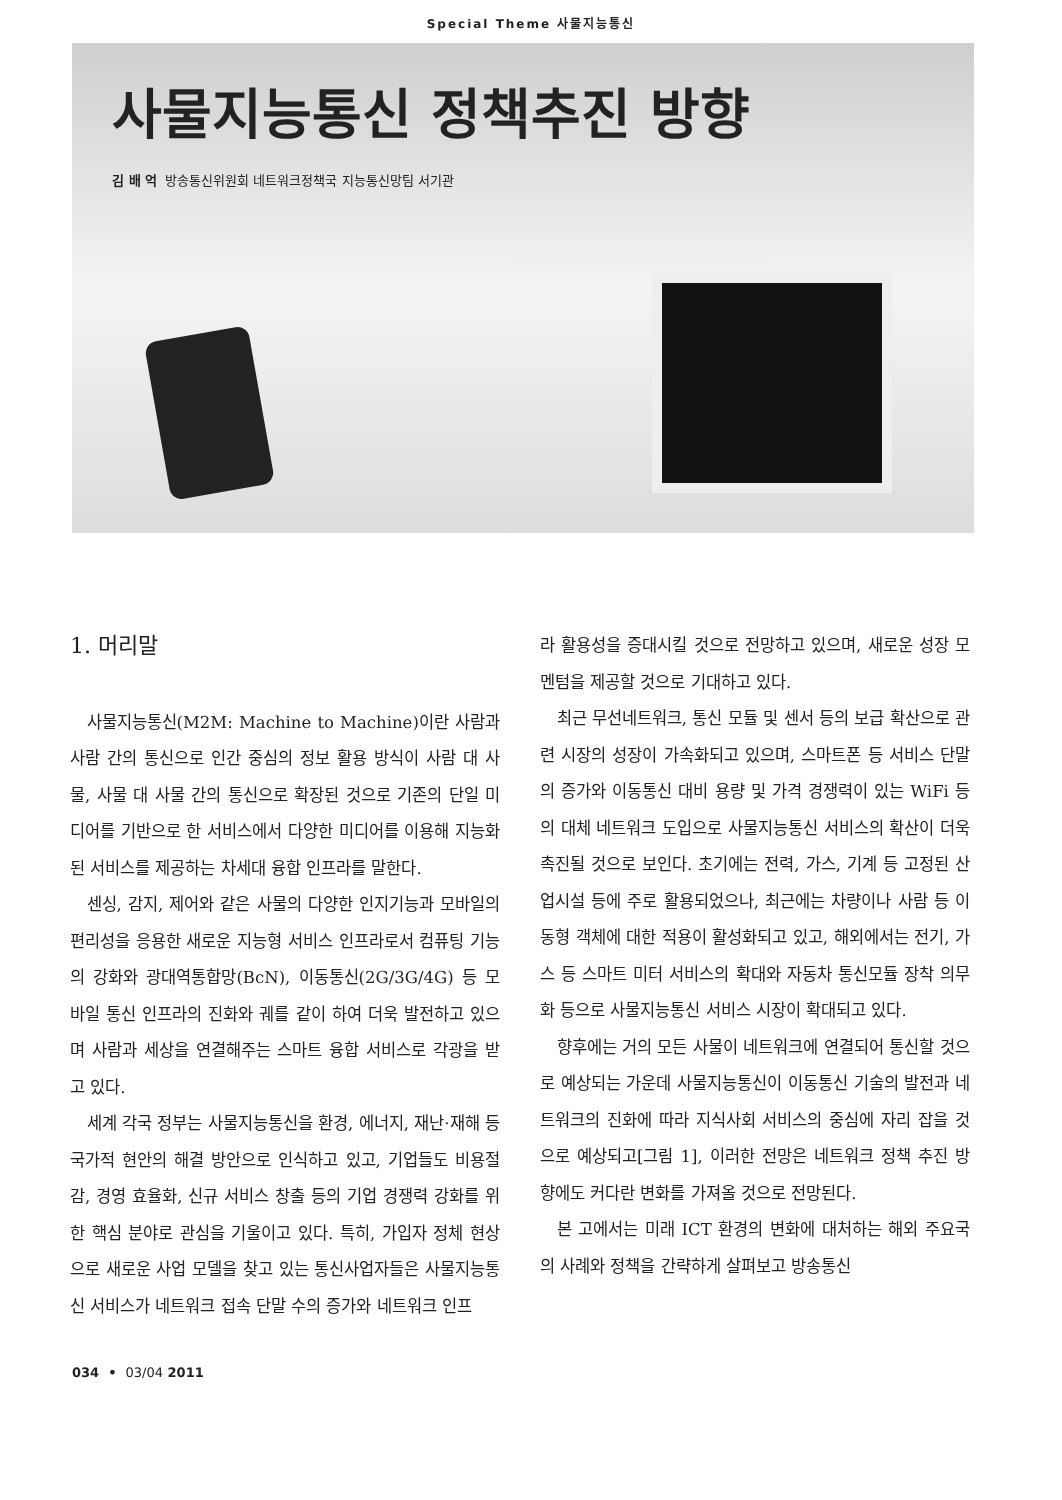Special Theme 사물지능통신
사물지능통신 정책추진 방향
김 배 억 방송통신위원회 네트워크정책국 지능통신망팀 서기관
1. 머리말
사물지능통신(M2M: Machine to Machine)이란 사람과 사람 간의 통신으로 인간 중심의 정보 활용 방식이 사람 대 사물, 사물 대 사물 간의 통신으로 확장된 것으로 기존의 단일 미디어를 기반으로 한 서비스에서 다양한 미디어를 이용해 지능화된 서비스를 제공하는 차세대 융합 인프라를 말한다.
센싱, 감지, 제어와 같은 사물의 다양한 인지기능과 모바일의 편리성을 응용한 새로운 지능형 서비스 인프라로서 컴퓨팅 기능의 강화와 광대역통합망(BcN), 이동통신(2G/3G/4G) 등 모바일 통신 인프라의 진화와 궤를 같이 하여 더욱 발전하고 있으며 사람과 세상을 연결해주는 스마트 융합 서비스로 각광을 받고 있다.
세계 각국 정부는 사물지능통신을 환경, 에너지, 재난·재해 등 국가적 현안의 해결 방안으로 인식하고 있고, 기업들도 비용절감, 경영 효율화, 신규 서비스 창출 등의 기업 경쟁력 강화를 위한 핵심 분야로 관심을 기울이고 있다. 특히, 가입자 정체 현상으로 새로운 사업 모델을 찾고 있는 통신사업자들은 사물지능통신 서비스가 네트워크 접속 단말 수의 증가와 네트워크 인프
라 활용성을 증대시킬 것으로 전망하고 있으며, 새로운 성장 모멘텀을 제공할 것으로 기대하고 있다.
최근 무선네트워크, 통신 모듈 및 센서 등의 보급 확산으로 관련 시장의 성장이 가속화되고 있으며, 스마트폰 등 서비스 단말의 증가와 이동통신 대비 용량 및 가격 경쟁력이 있는 WiFi 등의 대체 네트워크 도입으로 사물지능통신 서비스의 확산이 더욱 촉진될 것으로 보인다. 초기에는 전력, 가스, 기계 등 고정된 산업시설 등에 주로 활용되었으나, 최근에는 차량이나 사람 등 이동형 객체에 대한 적용이 활성화되고 있고, 해외에서는 전기, 가스 등 스마트 미터 서비스의 확대와 자동차 통신모듈 장착 의무화 등으로 사물지능통신 서비스 시장이 확대되고 있다.
향후에는 거의 모든 사물이 네트워크에 연결되어 통신할 것으로 예상되는 가운데 사물지능통신이 이동통신 기술의 발전과 네트워크의 진화에 따라 지식사회 서비스의 중심에 자리 잡을 것으로 예상되고[그림 1], 이러한 전망은 네트워크 정책 추진 방향에도 커다란 변화를 가져올 것으로 전망된다.
본 고에서는 미래 ICT 환경의 변화에 대처하는 해외 주요국의 사례와 정책을 간략하게 살펴보고 방송통신
034 • 03/04 2011